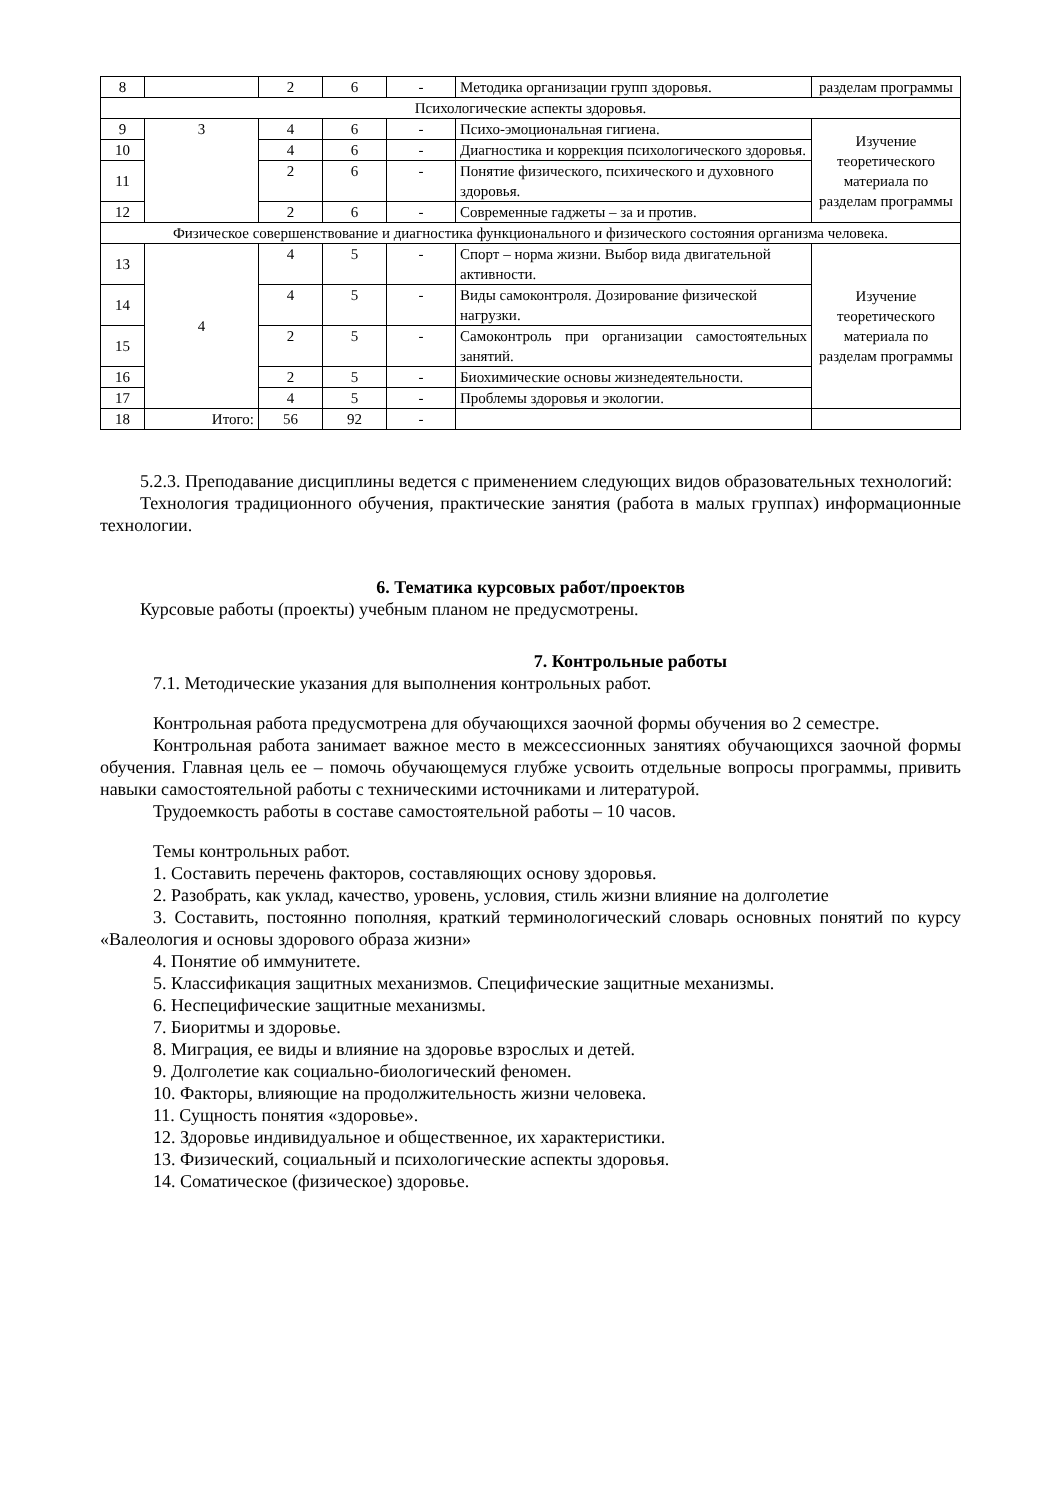| 8 | | 2 | 6 | - | Методика организации групп здоровья. | разделам программы |
| Психологические аспекты здоровья. | | | | | | |
| 9 | 3 | 4 | 6 | - | Психо-эмоциональная гигиена. | Изучение теоретического материала по разделам программы |
| 10 | | 4 | 6 | - | Диагностика и коррекция психологического здоровья. | |
| 11 | | 2 | 6 | - | Понятие физического, психического и духовного здоровья. | |
| 12 | | 2 | 6 | - | Современные гаджеты – за и против. | |
| Физическое совершенствование и диагностика функционального и физического состояния организма человека. | | | | | | |
| 13 | 4 | 4 | 5 | - | Спорт – норма жизни. Выбор вида двигательной активности. | Изучение теоретического материала по разделам программы |
| 14 | | 4 | 5 | - | Виды самоконтроля. Дозирование физической нагрузки. | |
| 15 | | 2 | 5 | - | Самоконтроль при организации самостоятельных занятий. | |
| 16 | | 2 | 5 | - | Биохимические основы жизнедеятельности. | |
| 17 | | 4 | 5 | - | Проблемы здоровья и экологии. | |
| 18 | Итого: | 56 | 92 | - | | |
5.2.3. Преподавание дисциплины ведется с применением следующих видов образовательных технологий:
Технология традиционного обучения, практические занятия (работа в малых группах) информационные технологии.
6. Тематика курсовых работ/проектов
Курсовые работы (проекты) учебным планом не предусмотрены.
7. Контрольные работы
7.1. Методические указания для выполнения контрольных работ.
Контрольная работа предусмотрена для обучающихся заочной формы обучения во 2 семестре.
Контрольная работа занимает важное место в межсессионных занятиях обучающихся за­очной формы обучения. Главная цель ее – помочь обучающемуся глубже усвоить отдельные вопросы программы, привить навыки самостоятельной работы с техническими источниками и литературой.
Трудоемкость работы в составе самостоятельной работы – 10 часов.
Темы контрольных работ.
1. Составить перечень факторов, составляющих основу здоровья.
2. Разобрать, как уклад, качество, уровень, условия, стиль жизни влияние на долголетие
3. Составить, постоянно пополняя, краткий терминологический словарь основных понятий по курсу «Валеология и основы здорового образа жизни»
4. Понятие об иммунитете.
5. Классификация защитных механизмов. Специфические защитные механизмы.
6. Неспецифические защитные механизмы.
7. Биоритмы и здоровье.
8. Миграция, ее виды и влияние на здоровье взрослых и детей.
9. Долголетие как социально-биологический феномен.
10. Факторы, влияющие на продолжительность жизни человека.
11. Сущность понятия «здоровье».
12. Здоровье индивидуальное и общественное, их характеристики.
13. Физический, социальный и психологические аспекты здоровья.
14. Соматическое (физическое) здоровье.